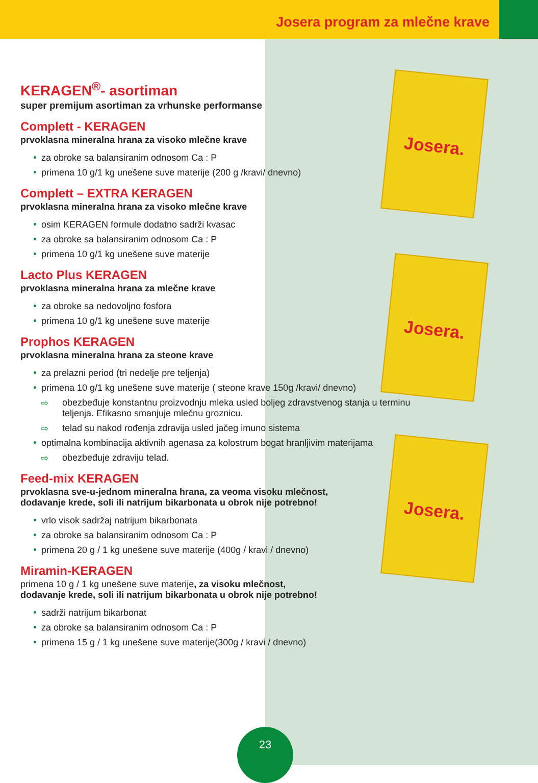Josera program za mlečne krave
KERAGEN<sup>®</sup>- asortiman
super premijum asortiman za vrhunske performanse
Complett - KERAGEN
prvoklasna mineralna hrana za visoko mlečne krave
za obroke sa balansiranim odnosom Ca : P
primena 10 g/1 kg unešene suve materije (200 g /kravi/ dnevno)
Complett – EXTRA KERAGEN
prvoklasna mineralna hrana za visoko mlečne krave
osim KERAGEN formule dodatno sadrži kvasac
za obroke sa balansiranim odnosom Ca : P
primena 10 g/1 kg unešene suve materije
Lacto Plus KERAGEN
prvoklasna mineralna hrana za mlečne krave
za obroke sa nedovoljno fosfora
primena 10 g/1 kg unešene suve materije
Prophos KERAGEN
prvoklasna mineralna hrana za steone krave
za prelazni period (tri nedelje pre teljenja)
primena 10 g/1 kg unešene suve materije ( steone krave 150g /kravi/ dnevno)
⇨ obezbeđuje konstantnu proizvodnju mleka usled boljeg zdravstvenog stanja u terminu teljenja. Efikasno smanjuje mlečnu groznicu.
⇨ telad su nakod rođenja zdravija usled jačeg imuno sistema
optimalna kombinacija aktivnih agenasa za kolostrum bogat hranljivim materijama
⇨ obezbeđuje zdraviju telad.
Feed-mix KERAGEN
prvoklasna sve-u-jednom mineralna hrana, za veoma visoku mlečnost,
dodavanje krede, soli ili natrijum bikarbonata u obrok nije potrebno!
vrlo visok sadržaj natrijum bikarbonata
za obroke sa balansiranim odnosom Ca : P
primena 20 g / 1 kg unešene suve materije (400g / kravi / dnevno)
Miramin-KERAGEN
primena 10 g / 1 kg unešene suve materije, za visoku mlečnost,
dodavanje krede, soli ili natrijum bikarbonata u obrok nije potrebno!
sadrži natrijum bikarbonat
za obroke sa balansiranim odnosom Ca : P
primena 15 g / 1 kg unešene suve materije(300g / kravi / dnevno)
Josera.
Josera.
Josera.
23